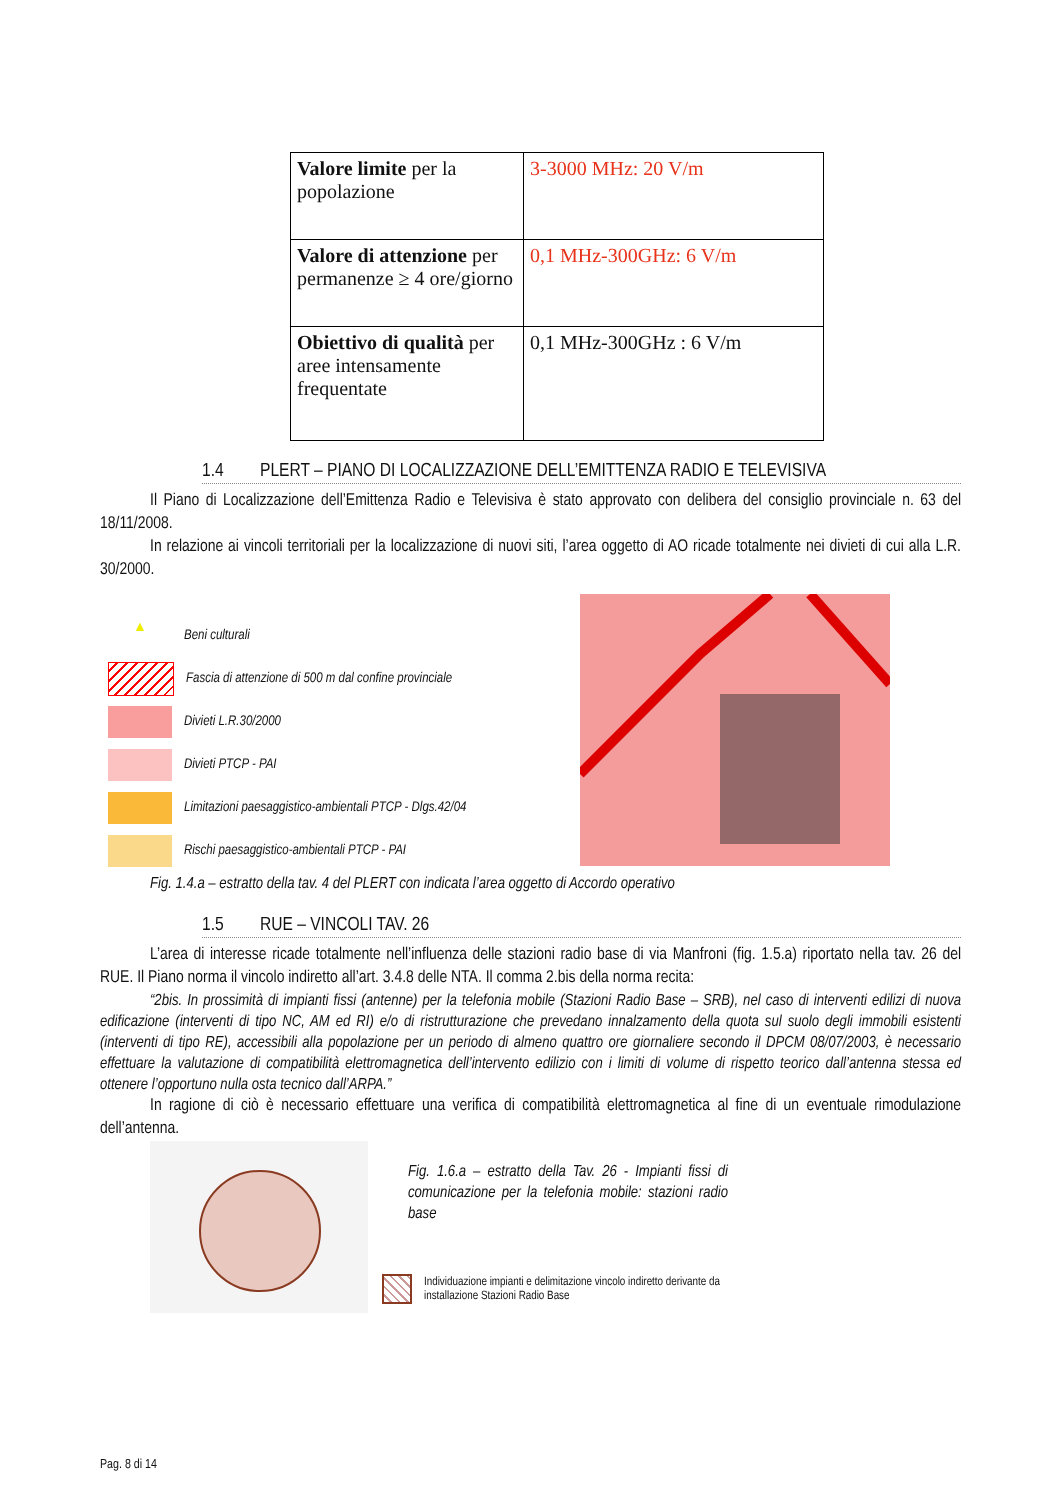| Valore limite per la popolazione | 3-3000 MHz: 20 V/m |
| Valore di attenzione per permanenze ≥ 4 ore/giorno | 0,1 MHz-300GHz: 6 V/m |
| Obiettivo di qualità per aree intensamente frequentate | 0,1 MHz-300GHz : 6 V/m |
1.4 PLERT – PIANO DI LOCALIZZAZIONE DELL’EMITTENZA RADIO E TELEVISIVA
Il Piano di Localizzazione dell’Emittenza Radio e Televisiva è stato approvato con delibera del consiglio provinciale n. 63 del 18/11/2008.
In relazione ai vincoli territoriali per la localizzazione di nuovi siti, l’area oggetto di AO ricade totalmente nei divieti di cui alla L.R. 30/2000.
▲
Beni culturali
Fascia di attenzione di 500 m dal confine provinciale
Divieti L.R.30/2000
Divieti PTCP - PAI
Limitazioni paesaggistico-ambientali PTCP - Dlgs.42/04
Rischi paesaggistico-ambientali PTCP - PAI
Fig. 1.4.a – estratto della tav. 4 del PLERT con indicata l’area oggetto di Accordo operativo
1.5 RUE – VINCOLI TAV. 26
L’area di interesse ricade totalmente nell’influenza delle stazioni radio base di via Manfroni (fig. 1.5.a) riportato nella tav. 26 del RUE. Il Piano norma il vincolo indiretto all’art. 3.4.8 delle NTA. Il comma 2.bis della norma recita:
“2bis. In prossimità di impianti fissi (antenne) per la telefonia mobile (Stazioni Radio Base – SRB), nel caso di interventi edilizi di nuova edificazione (interventi di tipo NC, AM ed RI) e/o di ristrutturazione che prevedano innalzamento della quota sul suolo degli immobili esistenti (interventi di tipo RE), accessibili alla popolazione per un periodo di almeno quattro ore giornaliere secondo il DPCM 08/07/2003, è necessario effettuare la valutazione di compatibilità elettromagnetica dell’intervento edilizio con i limiti di volume di rispetto teorico dall’antenna stessa ed ottenere l’opportuno nulla osta tecnico dall’ARPA.”
In ragione di ciò è necessario effettuare una verifica di compatibilità elettromagnetica al fine di un eventuale rimodulazione dell’antenna.
Fig. 1.6.a – estratto della Tav. 26 - Impianti fissi di comunicazione per la telefonia mobile: stazioni radio base
Individuazione impianti e delimitazione vincolo indiretto derivante da
installazione Stazioni Radio Base
Pag. 8 di 14